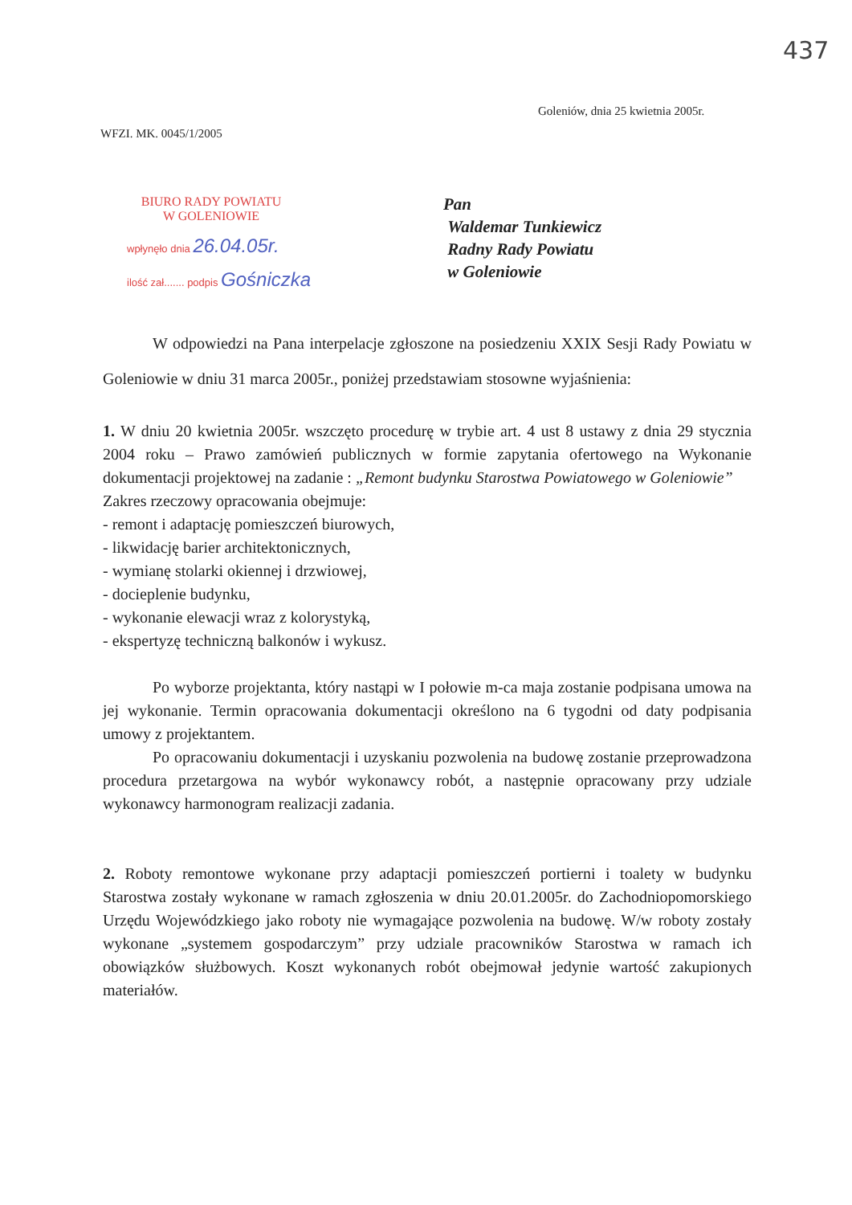437
Goleniów, dnia 25 kwietnia 2005r.
WFZI. MK. 0045/1/2005
BIURO RADY POWIATU
W GOLENIOWIE
wpłynęło dnia 26.04.05r.
ilość zał....... podpis Gośniczka
Pan
Waldemar Tunkiewicz
Radny Rady Powiatu
w Goleniowie
W odpowiedzi na Pana interpelacje zgłoszone na posiedzeniu XXIX Sesji Rady Powiatu w Goleniowie w dniu 31 marca 2005r., poniżej przedstawiam stosowne wyjaśnienia:
1. W dniu 20 kwietnia 2005r. wszczęto procedurę w trybie art. 4 ust 8 ustawy z dnia 29 stycznia 2004 roku – Prawo zamówień publicznych w formie zapytania ofertowego na Wykonanie dokumentacji projektowej na zadanie : „Remont budynku Starostwa Powiatowego w Goleniowie”
Zakres rzeczowy opracowania obejmuje:
- remont i adaptację pomieszczeń biurowych,
- likwidację barier architektonicznych,
- wymianę stolarki okiennej i drzwiowej,
- docieplenie budynku,
- wykonanie elewacji wraz z kolorystyką,
- ekspertyzę techniczną balkonów i wykusz.
Po wyborze projektanta, który nastąpi w I połowie m-ca maja zostanie podpisana umowa na jej wykonanie. Termin opracowania dokumentacji określono na 6 tygodni od daty podpisania umowy z projektantem.
Po opracowaniu dokumentacji i uzyskaniu pozwolenia na budowę zostanie przeprowadzona procedura przetargowa na wybór wykonawcy robót, a następnie opracowany przy udziale wykonawcy harmonogram realizacji zadania.
2. Roboty remontowe wykonane przy adaptacji pomieszczeń portierni i toalety w budynku Starostwa zostały wykonane w ramach zgłoszenia w dniu 20.01.2005r. do Zachodniopomorskiego Urzędu Wojewódzkiego jako roboty nie wymagające pozwolenia na budowę. W/w roboty zostały wykonane „systemem gospodarczym” przy udziale pracowników Starostwa w ramach ich obowiązków służbowych. Koszt wykonanych robót obejmował jedynie wartość zakupionych materiałów.